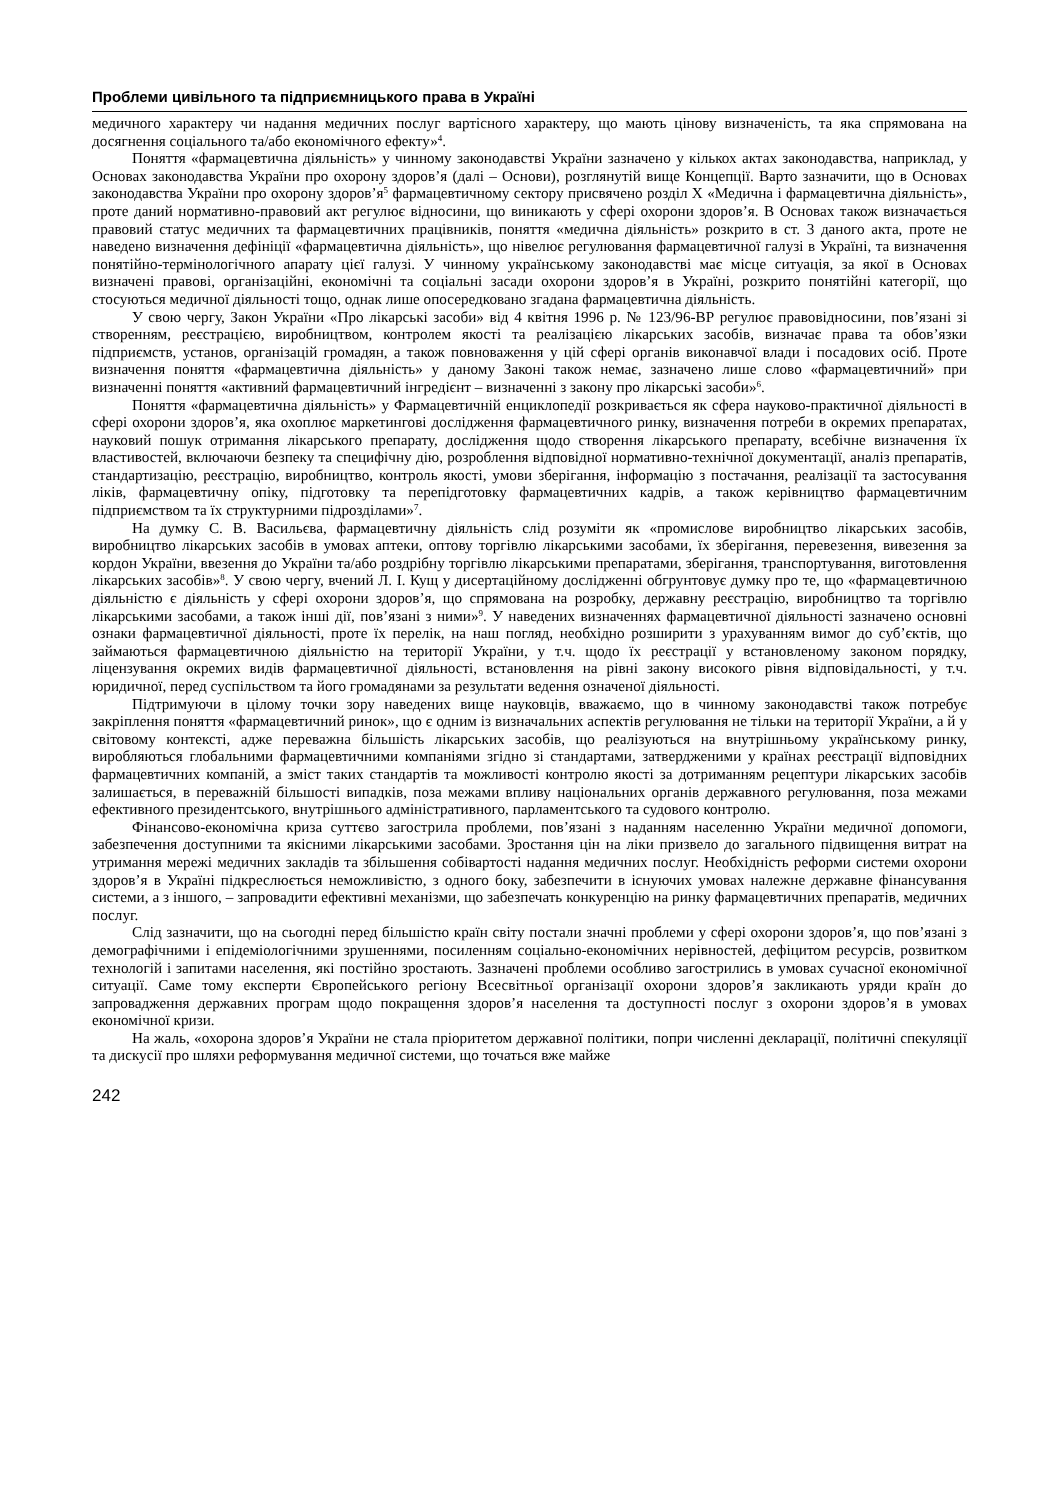Проблеми цивільного та підприємницького права в Україні
медичного характеру чи надання медичних послуг вартісного характеру, що мають цінову визначеність, та яка спрямована на досягнення соціального та/або економічного ефекту»<sup>4</sup>.
Поняття «фармацевтична діяльність» у чинному законодавстві України зазначено у кількох актах законодавства, наприклад, у Основах законодавства України про охорону здоров’я (далі – Основи), розглянутій вище Концепції. Варто зазначити, що в Основах законодавства України про охорону здоров’я<sup>5</sup> фармацевтичному сектору присвячено розділ X «Медична і фармацевтична діяльність», проте даний нормативно-правовий акт регулює відносини, що виникають у сфері охорони здоров’я. В Основах також визначається правовий статус медичних та фармацевтичних працівників, поняття «медична діяльність» розкрито в ст. 3 даного акта, проте не наведено визначення дефініції «фармацевтична діяльність», що нівелює регулювання фармацевтичної галузі в Україні, та визначення понятійно-термінологічного апарату цієї галузі. У чинному українському законодавстві має місце ситуація, за якої в Основах визначені правові, організаційні, економічні та соціальні засади охорони здоров’я в Україні, розкрито понятійні категорії, що стосуються медичної діяльності тощо, однак лише опосередковано згадана фармацевтична діяльність.
У свою чергу, Закон України «Про лікарські засоби» від 4 квітня 1996 р. № 123/96-ВР регулює правовідносини, пов’язані зі створенням, реєстрацією, виробництвом, контролем якості та реалізацією лікарських засобів, визначає права та обов’язки підприємств, установ, організацій громадян, а також повноваження у цій сфері органів виконавчої влади і посадових осіб. Проте визначення поняття «фармацевтична діяльність» у даному Законі також немає, зазначено лише слово «фармацевтичний» при визначенні поняття «активний фармацевтичний інгредієнт – визначенні з закону про лікарські засоби»<sup>6</sup>.
Поняття «фармацевтична діяльність» у Фармацевтичній енциклопедії розкривається як сфера науково-практичної діяльності в сфері охорони здоров’я, яка охоплює маркетингові дослідження фармацевтичного ринку, визначення потреби в окремих препаратах, науковий пошук отримання лікарського препарату, дослідження щодо створення лікарського препарату, всебічне визначення їх властивостей, включаючи безпеку та специфічну дію, розроблення відповідної нормативно-технічної документації, аналіз препаратів, стандартизацію, реєстрацію, виробництво, контроль якості, умови зберігання, інформацію з постачання, реалізації та застосування ліків, фармацевтичну опіку, підготовку та перепідготовку фармацевтичних кадрів, а також керівництво фармацевтичним підприємством та їх структурними підрозділами»<sup>7</sup>.
На думку С. В. Васильєва, фармацевтичну діяльність слід розуміти як «промислове виробництво лікарських засобів, виробництво лікарських засобів в умовах аптеки, оптову торгівлю лікарськими засобами, їх зберігання, перевезення, вивезення за кордон України, ввезення до України та/або роздрібну торгівлю лікарськими препаратами, зберігання, транспортування, виготовлення лікарських засобів»<sup>8</sup>. У свою чергу, вчений Л. І. Кущ у дисертаційному дослідженні обгрунтовує думку про те, що «фармацевтичною діяльністю є діяльність у сфері охорони здоров’я, що спрямована на розробку, державну реєстрацію, виробництво та торгівлю лікарськими засобами, а також інші дії, пов’язані з ними»<sup>9</sup>. У наведених визначеннях фармацевтичної діяльності зазначено основні ознаки фармацевтичної діяльності, проте їх перелік, на наш погляд, необхідно розширити з урахуванням вимог до суб’єктів, що займаються фармацевтичною діяльністю на території України, у т.ч. щодо їх реєстрації у встановленому законом порядку, ліцензування окремих видів фармацевтичної діяльності, встановлення на рівні закону високого рівня відповідальності, у т.ч. юридичної, перед суспільством та його громадянами за результати ведення означеної діяльності.
Підтримуючи в цілому точки зору наведених вище науковців, вважаємо, що в чинному законодавстві також потребує закріплення поняття «фармацевтичний ринок», що є одним із визначальних аспектів регулювання не тільки на території України, а й у світовому контексті, адже переважна більшість лікарських засобів, що реалізуються на внутрішньому українському ринку, виробляються глобальними фармацевтичними компаніями згідно зі стандартами, затвердженими у країнах реєстрації відповідних фармацевтичних компаній, а зміст таких стандартів та можливості контролю якості за дотриманням рецептури лікарських засобів залишається, в переважній більшості випадків, поза межами впливу національних органів державного регулювання, поза межами ефективного президентського, внутрішнього адміністративного, парламентського та судового контролю.
Фінансово-економічна криза суттєво загострила проблеми, пов’язані з наданням населенню України медичної допомоги, забезпечення доступними та якісними лікарськими засобами. Зростання цін на ліки призвело до загального підвищення витрат на утримання мережі медичних закладів та збільшення собівартості надання медичних послуг. Необхідність реформи системи охорони здоров’я в Україні підкреслюється неможливістю, з одного боку, забезпечити в існуючих умовах належне державне фінансування системи, а з іншого, – запровадити ефективні механізми, що забезпечать конкуренцію на ринку фармацевтичних препаратів, медичних послуг.
Слід зазначити, що на сьогодні перед більшістю країн світу постали значні проблеми у сфері охорони здоров’я, що пов’язані з демографічними і епідеміологічними зрушеннями, посиленням соціально-економічних нерівностей, дефіцитом ресурсів, розвитком технологій і запитами населення, які постійно зростають. Зазначені проблеми особливо загострились в умовах сучасної економічної ситуації. Саме тому експерти Європейського регіону Всесвітньої організації охорони здоров’я закликають уряди країн до запровадження державних програм щодо покращення здоров’я населення та доступності послуг з охорони здоров’я в умовах економічної кризи.
На жаль, «охорона здоров’я України не стала пріоритетом державної політики, попри численні декларації, політичні спекуляції та дискусії про шляхи реформування медичної системи, що точаться вже майже
242